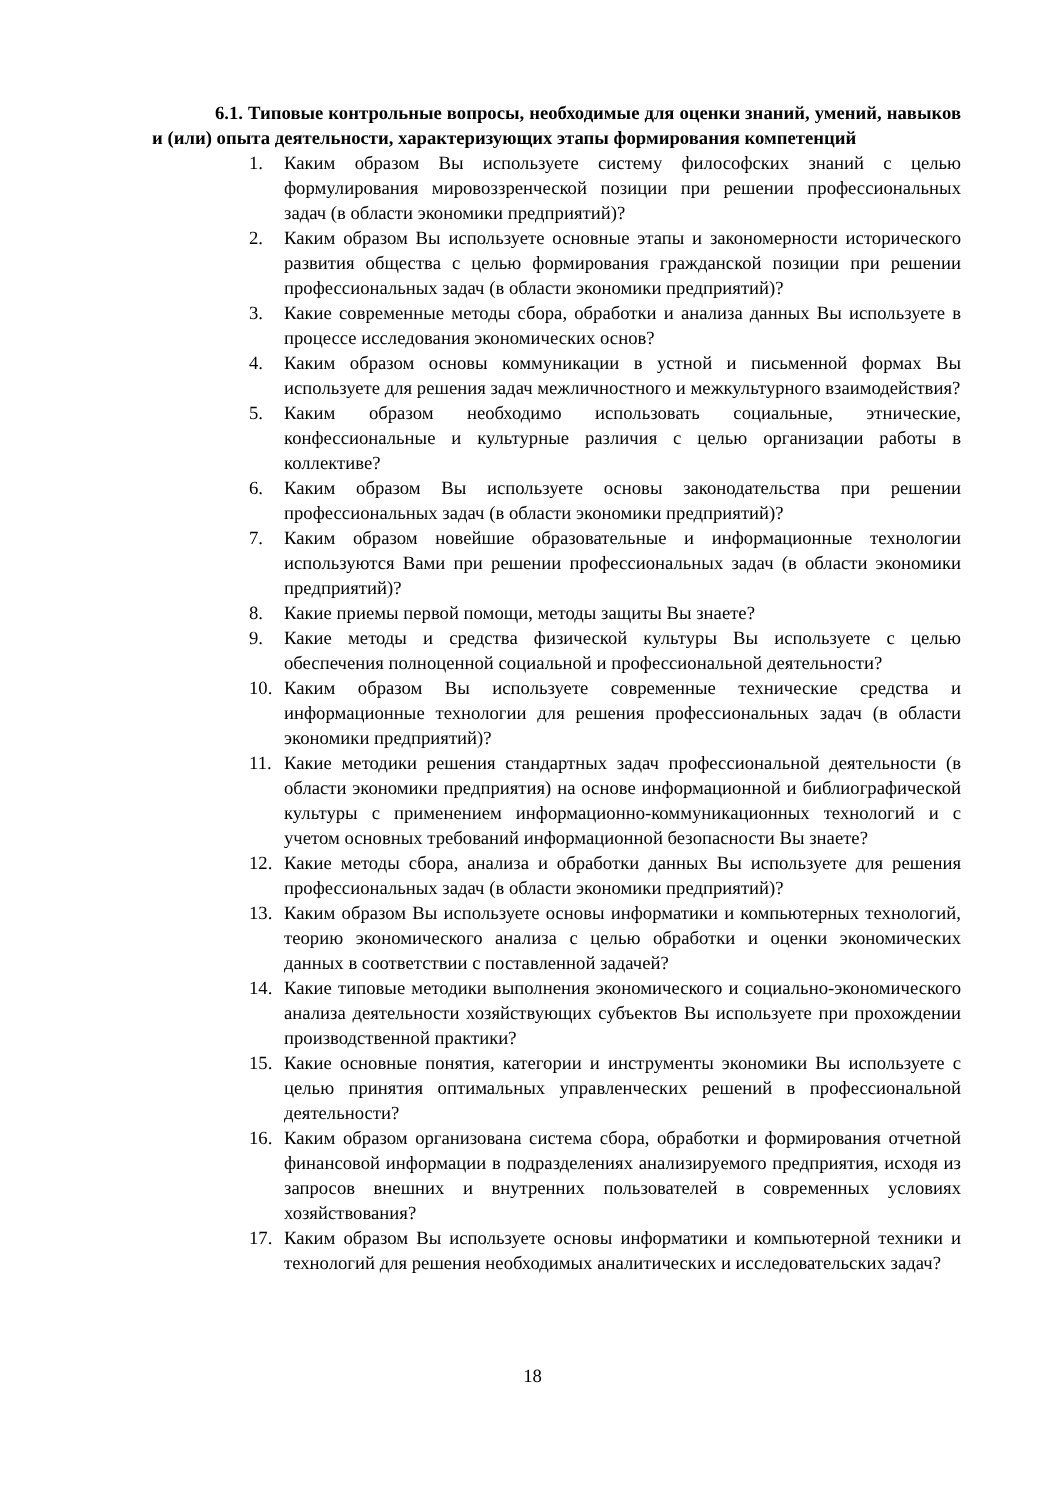6.1. Типовые контрольные вопросы, необходимые для оценки знаний, умений, навыков и (или) опыта деятельности, характеризующих этапы формирования компетенций
1. Каким образом Вы используете систему философских знаний с целью формулирования мировоззренческой позиции при решении профессиональных задач (в области экономики предприятий)?
2. Каким образом Вы используете основные этапы и закономерности исторического развития общества с целью формирования гражданской позиции при решении профессиональных задач (в области экономики предприятий)?
3. Какие современные методы сбора, обработки и анализа данных Вы используете в процессе исследования экономических основ?
4. Каким образом основы коммуникации в устной и письменной формах Вы используете для решения задач межличностного и межкультурного взаимодействия?
5. Каким образом необходимо использовать социальные, этнические, конфессиональные и культурные различия с целью организации работы в коллективе?
6. Каким образом Вы используете основы законодательства при решении профессиональных задач (в области экономики предприятий)?
7. Каким образом новейшие образовательные и информационные технологии используются Вами при решении профессиональных задач (в области экономики предприятий)?
8. Какие приемы первой помощи, методы защиты Вы знаете?
9. Какие методы и средства физической культуры Вы используете с целью обеспечения полноценной социальной и профессиональной деятельности?
10. Каким образом Вы используете современные технические средства и информационные технологии для решения профессиональных задач (в области экономики предприятий)?
11. Какие методики решения стандартных задач профессиональной деятельности (в области экономики предприятия) на основе информационной и библиографической культуры с применением информационно-коммуникационных технологий и с учетом основных требований информационной безопасности Вы знаете?
12. Какие методы сбора, анализа и обработки данных Вы используете для решения профессиональных задач (в области экономики предприятий)?
13. Каким образом Вы используете основы информатики и компьютерных технологий, теорию экономического анализа с целью обработки и оценки экономических данных в соответствии с поставленной задачей?
14. Какие типовые методики выполнения экономического и социально-экономического анализа деятельности хозяйствующих субъектов Вы используете при прохождении производственной практики?
15. Какие основные понятия, категории и инструменты экономики Вы используете с целью принятия оптимальных управленческих решений в профессиональной деятельности?
16. Каким образом организована система сбора, обработки и формирования отчетной финансовой информации в подразделениях анализируемого предприятия, исходя из запросов внешних и внутренних пользователей в современных условиях хозяйствования?
17. Каким образом Вы используете основы информатики и компьютерной техники и технологий для решения необходимых аналитических и исследовательских задач?
18